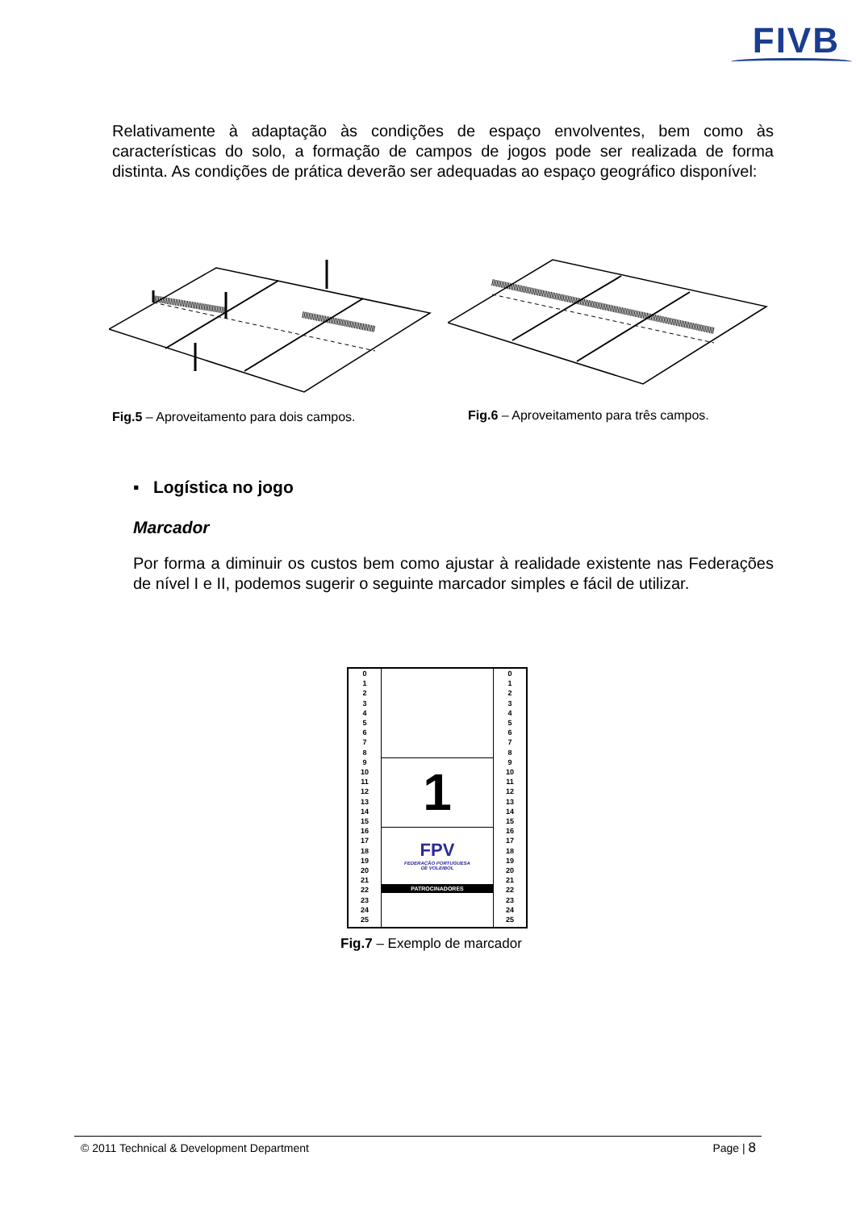FIVB
Relativamente à adaptação às condições de espaço envolventes, bem como às características do solo, a formação de campos de jogos pode ser realizada de forma distinta. As condições de prática deverão ser adequadas ao espaço geográfico disponível:
Fig.5 – Aproveitamento para dois campos.
Fig.6 – Aproveitamento para três campos.
▪ Logística no jogo
Marcador
Por forma a diminuir os custos bem como ajustar à realidade existente nas Federações de nível I e II, podemos sugerir o seguinte marcador simples e fácil de utilizar.
0
1
2
3
4
5
6
7
8
9
10
11
12
13
14
15
16
17
18
19
20
21
22
23
24
25
1
FPV
FEDERAÇÃO PORTUGUESA
DE VOLEIBOL
PATROCINADORES
0
1
2
3
4
5
6
7
8
9
10
11
12
13
14
15
16
17
18
19
20
21
22
23
24
25
Fig.7 – Exemplo de marcador
© 2011 Technical & Development Department
Page | 8